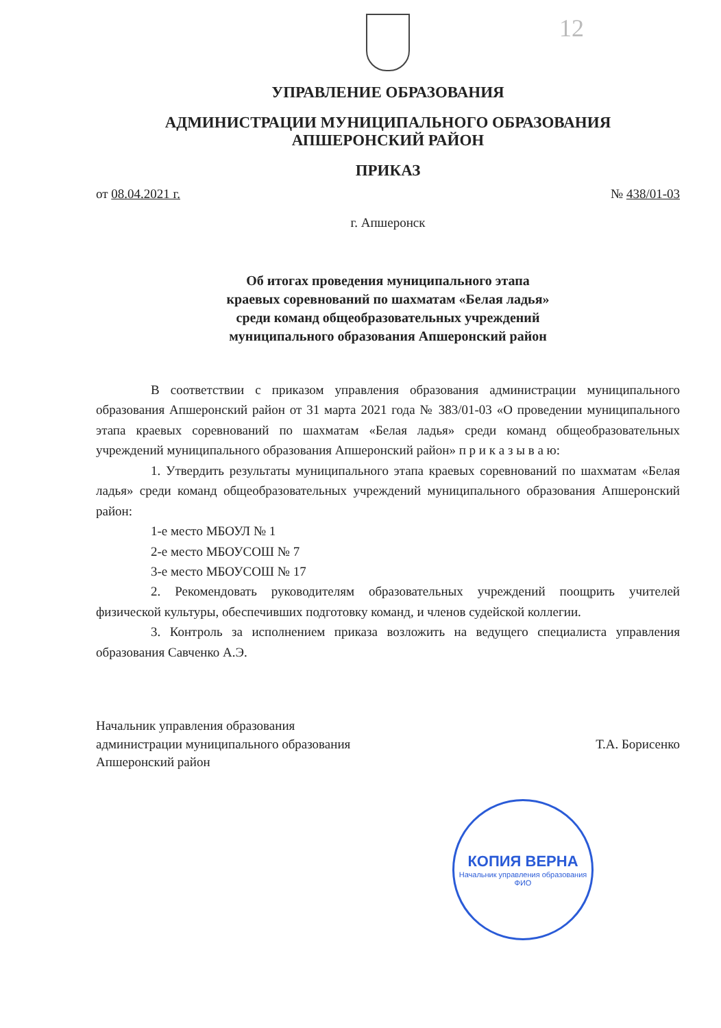12
УПРАВЛЕНИЕ ОБРАЗОВАНИЯ
АДМИНИСТРАЦИИ МУНИЦИПАЛЬНОГО ОБРАЗОВАНИЯ
АПШЕРОНСКИЙ РАЙОН
ПРИКАЗ
от 08.04.2021 г. № 438/01-03
г. Апшеронск
Об итогах проведения муниципального этапа
краевых соревнований по шахматам «Белая ладья»
среди команд общеобразовательных учреждений
муниципального образования Апшеронский район
В соответствии с приказом управления образования администрации муниципального образования Апшеронский район от 31 марта 2021 года № 383/01-03 «О проведении муниципального этапа краевых соревнований по шахматам «Белая ладья» среди команд общеобразовательных учреждений муниципального образования Апшеронский район» п р и к а з ы в а ю:
1. Утвердить результаты муниципального этапа краевых соревнований по шахматам «Белая ладья» среди команд общеобразовательных учреждений муниципального образования Апшеронский район:
1-е место МБОУЛ № 1
2-е место МБОУСОШ № 7
3-е место МБОУСОШ № 17
2. Рекомендовать руководителям образовательных учреждений поощрить учителей физической культуры, обеспечивших подготовку команд, и членов судейской коллегии.
3. Контроль за исполнением приказа возложить на ведущего специалиста управления образования Савченко А.Э.
Начальник управления образования
администрации муниципального образования
Апшеронский район Т.А. Борисенко
КОПИЯ ВЕРНА
Начальник управления образования
ФИО